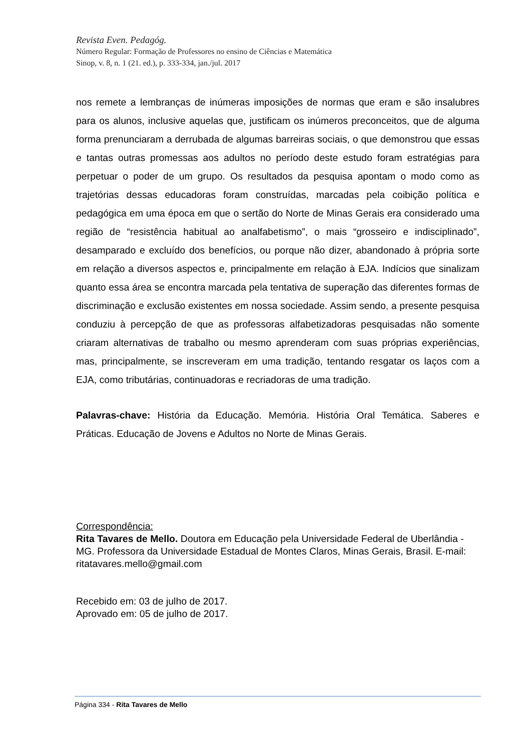Revista Even. Pedagóg.
Número Regular: Formação de Professores no ensino de Ciências e Matemática
Sinop, v. 8, n. 1 (21. ed.), p. 333-334, jan./jul. 2017
nos remete a lembranças de inúmeras imposições de normas que eram e são insalubres para os alunos, inclusive aquelas que, justificam os inúmeros preconceitos, que de alguma forma prenunciaram a derrubada de algumas barreiras sociais, o que demonstrou que essas e tantas outras promessas aos adultos no período deste estudo foram estratégias para perpetuar o poder de um grupo. Os resultados da pesquisa apontam o modo como as trajetórias dessas educadoras foram construídas, marcadas pela coibição política e pedagógica em uma época em que o sertão do Norte de Minas Gerais era considerado uma região de “resistência habitual ao analfabetismo”, o mais “grosseiro e indisciplinado”, desamparado e excluído dos benefícios, ou porque não dizer, abandonado à própria sorte em relação a diversos aspectos e, principalmente em relação à EJA. Indícios que sinalizam quanto essa área se encontra marcada pela tentativa de superação das diferentes formas de discriminação e exclusão existentes em nossa sociedade. Assim sendo, a presente pesquisa conduziu à percepção de que as professoras alfabetizadoras pesquisadas não somente criaram alternativas de trabalho ou mesmo aprenderam com suas próprias experiências, mas, principalmente, se inscreveram em uma tradição, tentando resgatar os laços com a EJA, como tributárias, continuadoras e recriadoras de uma tradição.
Palavras-chave: História da Educação. Memória. História Oral Temática. Saberes e Práticas. Educação de Jovens e Adultos no Norte de Minas Gerais.
Correspondência:
Rita Tavares de Mello. Doutora em Educação pela Universidade Federal de Uberlândia - MG. Professora da Universidade Estadual de Montes Claros, Minas Gerais, Brasil. E-mail: ritatavares.mello@gmail.com
Recebido em: 03 de julho de 2017.
Aprovado em: 05 de julho de 2017.
Página 334 - Rita Tavares de Mello